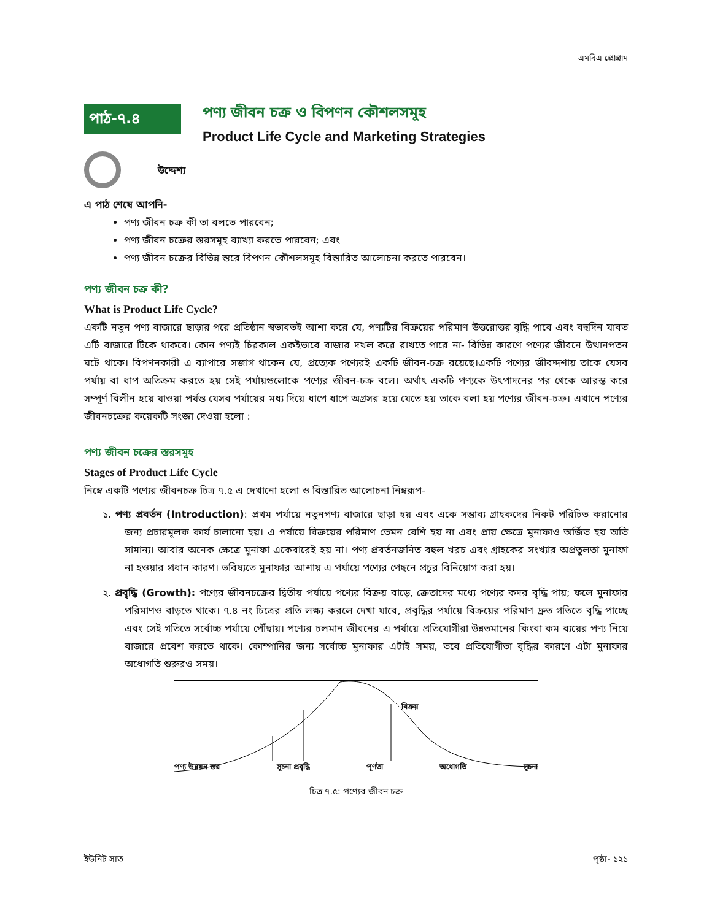এমবিএ প্রোগ্রাম
পাঠ-৭.৪
পণ্য জীবন চক্র ও বিপণন কৌশলসমূহ
Product Life Cycle and Marketing Strategies
উদ্দেশ্য
এ পাঠ শেষে আপনি-
পণ্য জীবন চক্র কী তা বলতে পারবেন;
পণ্য জীবন চক্রের স্তরসমূহ ব্যাখ্যা করতে পারবেন; এবং
পণ্য জীবন চক্রের বিভিন্ন স্তরে বিপণন কৌশলসমূহ বিস্তারিত আলোচনা করতে পারবেন।
পণ্য জীবন চক্র কী?
What is Product Life Cycle?
একটি নতুন পণ্য বাজারে ছাড়ার পরে প্রতিষ্ঠান স্বভাবতই আশা করে যে, পণ্যটির বিক্রয়ের পরিমাণ উত্তরোত্তর বৃদ্ধি পাবে এবং বহুদিন যাবত এটি বাজারে টিকে থাকবে। কোন পণ্যই চিরকাল একইভাবে বাজার দখল করে রাখতে পারে না- বিভিন্ন কারণে পণ্যের জীবনে উত্থানপতন ঘটে থাকে। বিপণনকারী এ ব্যাপারে সজাগ থাকেন যে, প্রত্যেক পণ্যেরই একটি জীবন-চক্র রয়েছে।একটি পণ্যের জীবদ্দশায় তাকে যেসব পর্যায় বা ধাপ অতিক্রম করতে হয় সেই পর্যায়গুলোকে পণ্যের জীবন-চক্র বলে। অর্থাৎ একটি পণ্যকে উৎপাদনের পর থেকে আরম্ভ করে সম্পূর্ণ বিলীন হয়ে যাওয়া পর্যন্ত যেসব পর্যায়ের মধ্য দিয়ে ধাপে ধাপে অগ্রসর হয়ে যেতে হয় তাকে বলা হয় পণ্যের জীবন-চক্র। এখানে পণ্যের জীবনচক্রের কয়েকটি সংজ্ঞা দেওয়া হলো :
পণ্য জীবন চক্রের স্তরসমূহ
Stages of Product Life Cycle
নিম্নে একটি পণ্যের জীবনচক্র চিত্র ৭.৫ এ দেখানো হলো ও বিস্তারিত আলোচনা নিম্নরূপ-
১. পণ্য প্রবর্তন (Introduction): প্রথম পর্যায়ে নতুনপণ্য বাজারে ছাড়া হয় এবং একে সম্ভাব্য গ্রাহকদের নিকট পরিচিত করানোর জন্য প্রচারমূলক কার্য চালানো হয়। এ পর্যায়ে বিক্রয়ের পরিমাণ তেমন বেশি হয় না এবং প্রায় ক্ষেত্রে মুনাফাও অর্জিত হয় অতি সামান্য। আবার অনেক ক্ষেত্রে মুনাফা একেবারেই হয় না। পণ্য প্রবর্তনজনিত বহুল খরচ এবং গ্রাহকের সংখ্যার অপ্রতুলতা মুনাফা না হওয়ার প্রধান কারণ। ভবিষ্যতে মুনাফার আশায় এ পর্যায়ে পণ্যের পেছনে প্রচুর বিনিয়োগ করা হয়।
২. প্রবৃদ্ধি (Growth): পণ্যের জীবনচক্রের দ্বিতীয় পর্যায়ে পণ্যের বিক্রয় বাড়ে, ক্রেতাদের মধ্যে পণ্যের কদর বৃদ্ধি পায়; ফলে মুনাফার পরিমাণও বাড়তে থাকে। ৭.৪ নং চিত্রের প্রতি লক্ষ্য করলে দেখা যাবে, প্রবৃদ্ধির পর্যায়ে বিক্রয়ের পরিমাণ দ্রুত গতিতে বৃদ্ধি পাচ্ছে এবং সেই গতিতে সর্বোচ্চ পর্যায়ে পৌঁছায়। পণ্যের চলমান জীবনের এ পর্যায়ে প্রতিযোগীরা উন্নতমানের কিংবা কম ব্যয়ের পণ্য নিয়ে বাজারে প্রবেশ করতে থাকে। কোম্পানির জন্য সর্বোচ্চ মুনাফার এটাই সময়, তবে প্রতিযোগীতা বৃদ্ধির কারণে এটা মুনাফার অধোগতি শুরুরও সময়।
বিক্রয়
পণ্য উন্নয়ন স্তর সূচনা প্রবৃদ্ধি পূর্ণতা অধোগতি সূচনা
চিত্র ৭.৫: পণ্যের জীবন চক্র
ইউনিট সাত পৃষ্ঠা- ১২১